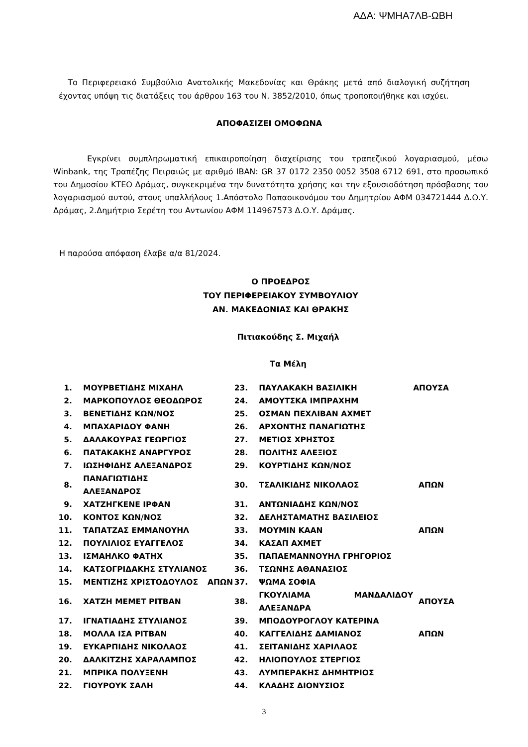ΑΔΑ: ΨΜΗΑ7ΛΒ-ΩΒΗ
Το Περιφερειακό Συμβούλιο Ανατολικής Μακεδονίας και Θράκης μετά από διαλογική συζήτηση έχοντας υπόψη τις διατάξεις του άρθρου 163 του Ν. 3852/2010, όπως τροποποιήθηκε και ισχύει.
ΑΠΟΦΑΣΙΖΕΙ ΟΜΟΦΩΝΑ
Εγκρίνει συμπληρωματική επικαιροποίηση διαχείρισης του τραπεζικού λογαριασμού, μέσω Winbank, της Τραπέζης Πειραιώς με αριθμό IBAN: GR 37 0172 2350 0052 3508 6712 691, στο προσωπικό του Δημοσίου ΚΤΕΟ Δράμας, συγκεκριμένα την δυνατότητα χρήσης και την εξουσιοδότηση πρόσβασης του λογαριασμού αυτού, στους υπαλλήλους 1.Απόστολο Παπαοικονόμου του Δημητρίου ΑΦΜ 034721444 Δ.Ο.Υ. Δράμας, 2.Δημήτριο Σερέτη του Αντωνίου ΑΦΜ 114967573 Δ.Ο.Υ. Δράμας.
Η παρούσα απόφαση έλαβε α/α 81/2024.
Ο ΠΡΟΕΔΡΟΣ
ΤΟΥ ΠΕΡΙΦΕΡΕΙΑΚΟΥ ΣΥΜΒΟΥΛΙΟΥ
ΑΝ. ΜΑΚΕΔΟΝΙΑΣ ΚΑΙ ΘΡΑΚΗΣ
Πιτιακούδης Σ. Μιχαήλ
Τα Μέλη
| 1. | ΜΟΥΡΒΕΤΙΔΗΣ ΜΙΧΑΗΛ | | 23. | ΠΑΥΛΑΚΑΚΗ ΒΑΣΙΛΙΚΗ | ΑΠΟΥΣΑ |
| 2. | ΜΑΡΚΟΠΟΥΛΟΣ ΘΕΟΔΩΡΟΣ | | 24. | ΑΜΟΥΤΣΚΑ ΙΜΠΡΑΧΗΜ | |
| 3. | ΒΕΝΕΤΙΔΗΣ ΚΩΝ/ΝΟΣ | | 25. | ΟΣΜΑΝ ΠΕΧΛΙΒΑΝ ΑΧΜΕΤ | |
| 4. | ΜΠΑΧΑΡΙΔΟΥ ΦΑΝΗ | | 26. | ΑΡΧΟΝΤΗΣ ΠΑΝΑΓΙΩΤΗΣ | |
| 5. | ΔΑΛΑΚΟΥΡΑΣ ΓΕΩΡΓΙΟΣ | | 27. | ΜΕΤΙΟΣ ΧΡΗΣΤΟΣ | |
| 6. | ΠΑΤΑΚΑΚΗΣ ΑΝΑΡΓΥΡΟΣ | | 28. | ΠΟΛΙΤΗΣ ΑΛΕΞΙΟΣ | |
| 7. | ΙΩΣΗΦΙΔΗΣ ΑΛΕΞΑΝΔΡΟΣ | | 29. | ΚΟΥΡΤΙΔΗΣ ΚΩΝ/ΝΟΣ | |
| 8. | ΠΑΝΑΓΙΩΤΙΔΗΣ ΑΛΕΞΑΝΔΡΟΣ | | 30. | ΤΣΑΛΙΚΙΔΗΣ ΝΙΚΟΛΑΟΣ | ΑΠΩΝ |
| 9. | ΧΑΤΖΗΓΚΕΝΕ ΙΡΦΑΝ | | 31. | ΑΝΤΩΝΙΑΔΗΣ ΚΩΝ/ΝΟΣ | |
| 10. | ΚΟΝΤΟΣ ΚΩΝ/ΝΟΣ | | 32. | ΔΕΛΗΣΤΑΜΑΤΗΣ ΒΑΣΙΛΕΙΟΣ | |
| 11. | ΤΑΠΑΤΖΑΣ ΕΜΜΑΝΟΥΗΛ | | 33. | ΜΟΥΜΙΝ ΚΑΑΝ | ΑΠΩΝ |
| 12. | ΠΟΥΛΙΛΙΟΣ ΕΥΑΓΓΕΛΟΣ | | 34. | ΚΑΣΑΠ ΑΧΜΕΤ | |
| 13. | ΙΣΜΑΗΛΚΟ ΦΑΤΗΧ | | 35. | ΠΑΠΑΕΜΑΝΝΟΥΗΛ ΓΡΗΓΟΡΙΟΣ | |
| 14. | ΚΑΤΣΟΓΡΙΔΑΚΗΣ ΣΤΥΛΙΑΝΟΣ | | 36. | ΤΣΩΝΗΣ ΑΘΑΝΑΣΙΟΣ | |
| 15. | ΜΕΝΤΙΖΗΣ ΧΡΙΣΤΟΔΟΥΛΟΣ | ΑΠΩΝ | 37. | ΨΩΜΑ ΣΟΦΙΑ | |
| 16. | ΧΑΤΖΗ ΜΕΜΕΤ ΡΙΤΒΑΝ | | 38. | ΓΚΟΥΛΙΑΜΑ ΜΑΝΔΑΛΙΔΟΥ ΑΛΕΞΑΝΔΡΑ | ΑΠΟΥΣΑ |
| 17. | ΙΓΝΑΤΙΑΔΗΣ ΣΤΥΛΙΑΝΟΣ | | 39. | ΜΠΟΔΟΥΡΟΓΛΟΥ ΚΑΤΕΡΙΝΑ | |
| 18. | ΜΟΛΛΑ ΙΣΑ ΡΙΤΒΑΝ | | 40. | ΚΑΓΓΕΛΙΔΗΣ ΔΑΜΙΑΝΟΣ | ΑΠΩΝ |
| 19. | ΕΥΚΑΡΠΙΔΗΣ ΝΙΚΟΛΑΟΣ | | 41. | ΣΕΙΤΑΝΙΔΗΣ ΧΑΡΙΛΑΟΣ | |
| 20. | ΔΑΛΚΙΤΖΗΣ ΧΑΡΑΛΑΜΠΟΣ | | 42. | ΗΛΙΟΠΟΥΛΟΣ ΣΤΕΡΓΙΟΣ | |
| 21. | ΜΠΡΙΚΑ ΠΟΛΥΞΕΝΗ | | 43. | ΛΥΜΠΕΡΑΚΗΣ ΔΗΜΗΤΡΙΟΣ | |
| 22. | ΓΙΟΥΡΟΥΚ ΣΑΛΗ | | 44. | ΚΛΑΔΗΣ ΔΙΟΝΥΣΙΟΣ | |
3